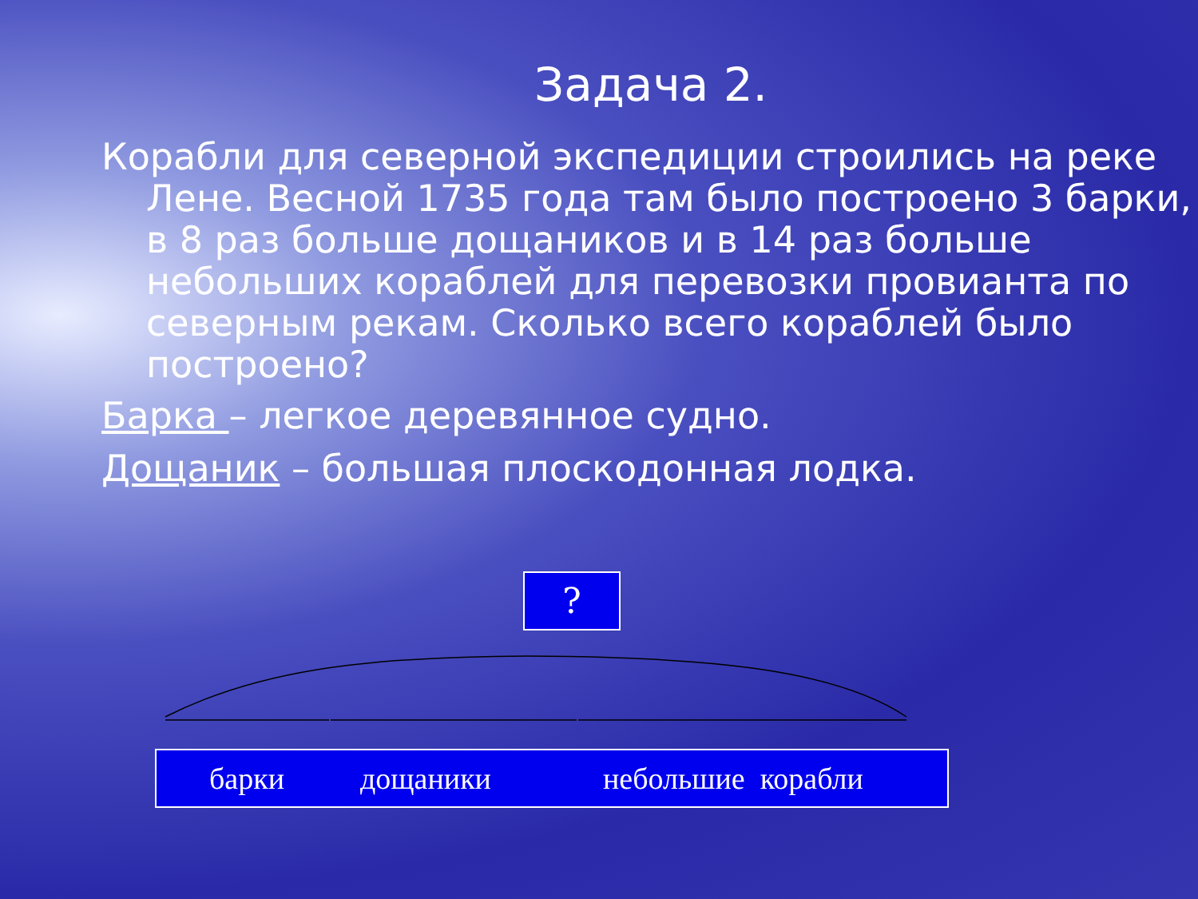Задача 2.
Корабли для северной экспедиции строились на реке Лене. Весной 1735 года там было построено 3 барки, в 8 раз больше дощаников и в 14 раз больше небольших кораблей для перевозки провианта по северным рекам. Сколько всего кораблей было построено?
Барка – легкое деревянное судно.
Дощаник – большая плоскодонная лодка.
?
барки дощаники небольшие корабли